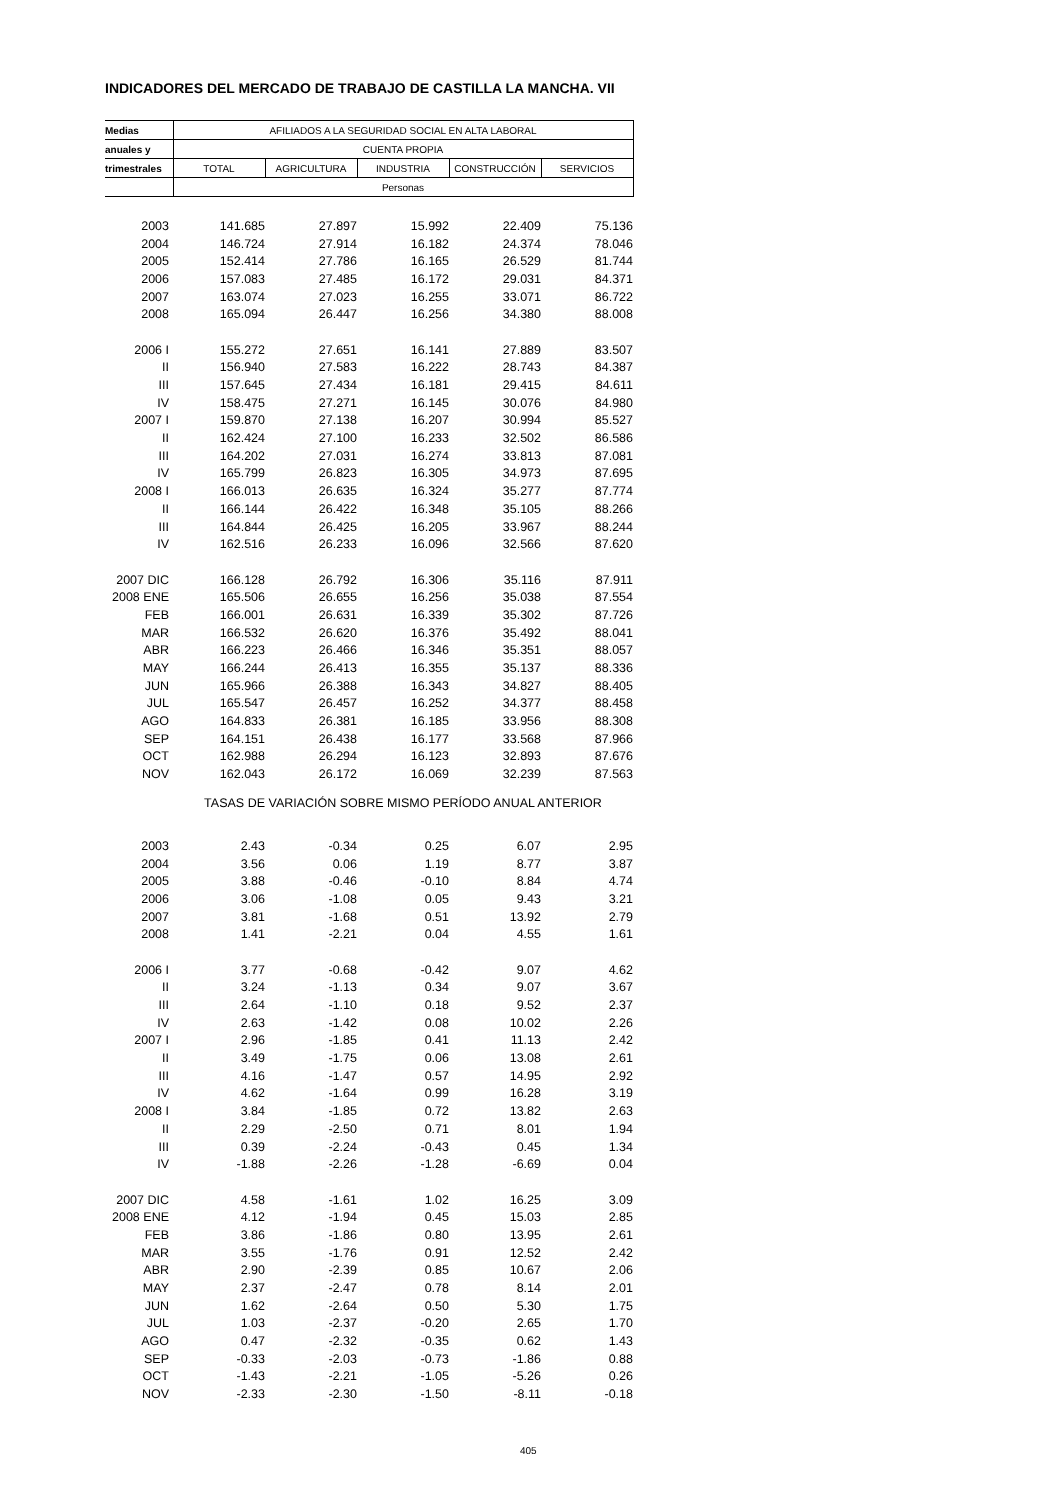INDICADORES DEL MERCADO DE TRABAJO DE CASTILLA LA MANCHA. VII
| Medias | AFILIADOS A LA SEGURIDAD SOCIAL EN ALTA LABORAL | | | | |
| --- | --- | --- | --- | --- | --- |
| anuales y | CUENTA PROPIA | | | | |
| trimestrales | TOTAL | AGRICULTURA | INDUSTRIA | CONSTRUCCIÓN | SERVICIOS |
| | Personas | | | | |
| 2003 | 141.685 | 27.897 | 15.992 | 22.409 | 75.136 |
| 2004 | 146.724 | 27.914 | 16.182 | 24.374 | 78.046 |
| 2005 | 152.414 | 27.786 | 16.165 | 26.529 | 81.744 |
| 2006 | 157.083 | 27.485 | 16.172 | 29.031 | 84.371 |
| 2007 | 163.074 | 27.023 | 16.255 | 33.071 | 86.722 |
| 2008 | 165.094 | 26.447 | 16.256 | 34.380 | 88.008 |
| 2006 I | 155.272 | 27.651 | 16.141 | 27.889 | 83.507 |
| II | 156.940 | 27.583 | 16.222 | 28.743 | 84.387 |
| III | 157.645 | 27.434 | 16.181 | 29.415 | 84.611 |
| IV | 158.475 | 27.271 | 16.145 | 30.076 | 84.980 |
| 2007 I | 159.870 | 27.138 | 16.207 | 30.994 | 85.527 |
| II | 162.424 | 27.100 | 16.233 | 32.502 | 86.586 |
| III | 164.202 | 27.031 | 16.274 | 33.813 | 87.081 |
| IV | 165.799 | 26.823 | 16.305 | 34.973 | 87.695 |
| 2008 I | 166.013 | 26.635 | 16.324 | 35.277 | 87.774 |
| II | 166.144 | 26.422 | 16.348 | 35.105 | 88.266 |
| III | 164.844 | 26.425 | 16.205 | 33.967 | 88.244 |
| IV | 162.516 | 26.233 | 16.096 | 32.566 | 87.620 |
| 2007 DIC | 166.128 | 26.792 | 16.306 | 35.116 | 87.911 |
| 2008 ENE | 165.506 | 26.655 | 16.256 | 35.038 | 87.554 |
| FEB | 166.001 | 26.631 | 16.339 | 35.302 | 87.726 |
| MAR | 166.532 | 26.620 | 16.376 | 35.492 | 88.041 |
| ABR | 166.223 | 26.466 | 16.346 | 35.351 | 88.057 |
| MAY | 166.244 | 26.413 | 16.355 | 35.137 | 88.336 |
| JUN | 165.966 | 26.388 | 16.343 | 34.827 | 88.405 |
| JUL | 165.547 | 26.457 | 16.252 | 34.377 | 88.458 |
| AGO | 164.833 | 26.381 | 16.185 | 33.956 | 88.308 |
| SEP | 164.151 | 26.438 | 16.177 | 33.568 | 87.966 |
| OCT | 162.988 | 26.294 | 16.123 | 32.893 | 87.676 |
| NOV | 162.043 | 26.172 | 16.069 | 32.239 | 87.563 |
| | TASAS DE VARIACIÓN SOBRE MISMO PERÍODO ANUAL ANTERIOR | | | | |
| 2003 | 2.43 | -0.34 | 0.25 | 6.07 | 2.95 |
| 2004 | 3.56 | 0.06 | 1.19 | 8.77 | 3.87 |
| 2005 | 3.88 | -0.46 | -0.10 | 8.84 | 4.74 |
| 2006 | 3.06 | -1.08 | 0.05 | 9.43 | 3.21 |
| 2007 | 3.81 | -1.68 | 0.51 | 13.92 | 2.79 |
| 2008 | 1.41 | -2.21 | 0.04 | 4.55 | 1.61 |
| 2006 I | 3.77 | -0.68 | -0.42 | 9.07 | 4.62 |
| II | 3.24 | -1.13 | 0.34 | 9.07 | 3.67 |
| III | 2.64 | -1.10 | 0.18 | 9.52 | 2.37 |
| IV | 2.63 | -1.42 | 0.08 | 10.02 | 2.26 |
| 2007 I | 2.96 | -1.85 | 0.41 | 11.13 | 2.42 |
| II | 3.49 | -1.75 | 0.06 | 13.08 | 2.61 |
| III | 4.16 | -1.47 | 0.57 | 14.95 | 2.92 |
| IV | 4.62 | -1.64 | 0.99 | 16.28 | 3.19 |
| 2008 I | 3.84 | -1.85 | 0.72 | 13.82 | 2.63 |
| II | 2.29 | -2.50 | 0.71 | 8.01 | 1.94 |
| III | 0.39 | -2.24 | -0.43 | 0.45 | 1.34 |
| IV | -1.88 | -2.26 | -1.28 | -6.69 | 0.04 |
| 2007 DIC | 4.58 | -1.61 | 1.02 | 16.25 | 3.09 |
| 2008 ENE | 4.12 | -1.94 | 0.45 | 15.03 | 2.85 |
| FEB | 3.86 | -1.86 | 0.80 | 13.95 | 2.61 |
| MAR | 3.55 | -1.76 | 0.91 | 12.52 | 2.42 |
| ABR | 2.90 | -2.39 | 0.85 | 10.67 | 2.06 |
| MAY | 2.37 | -2.47 | 0.78 | 8.14 | 2.01 |
| JUN | 1.62 | -2.64 | 0.50 | 5.30 | 1.75 |
| JUL | 1.03 | -2.37 | -0.20 | 2.65 | 1.70 |
| AGO | 0.47 | -2.32 | -0.35 | 0.62 | 1.43 |
| SEP | -0.33 | -2.03 | -0.73 | -1.86 | 0.88 |
| OCT | -1.43 | -2.21 | -1.05 | -5.26 | 0.26 |
| NOV | -2.33 | -2.30 | -1.50 | -8.11 | -0.18 |
405